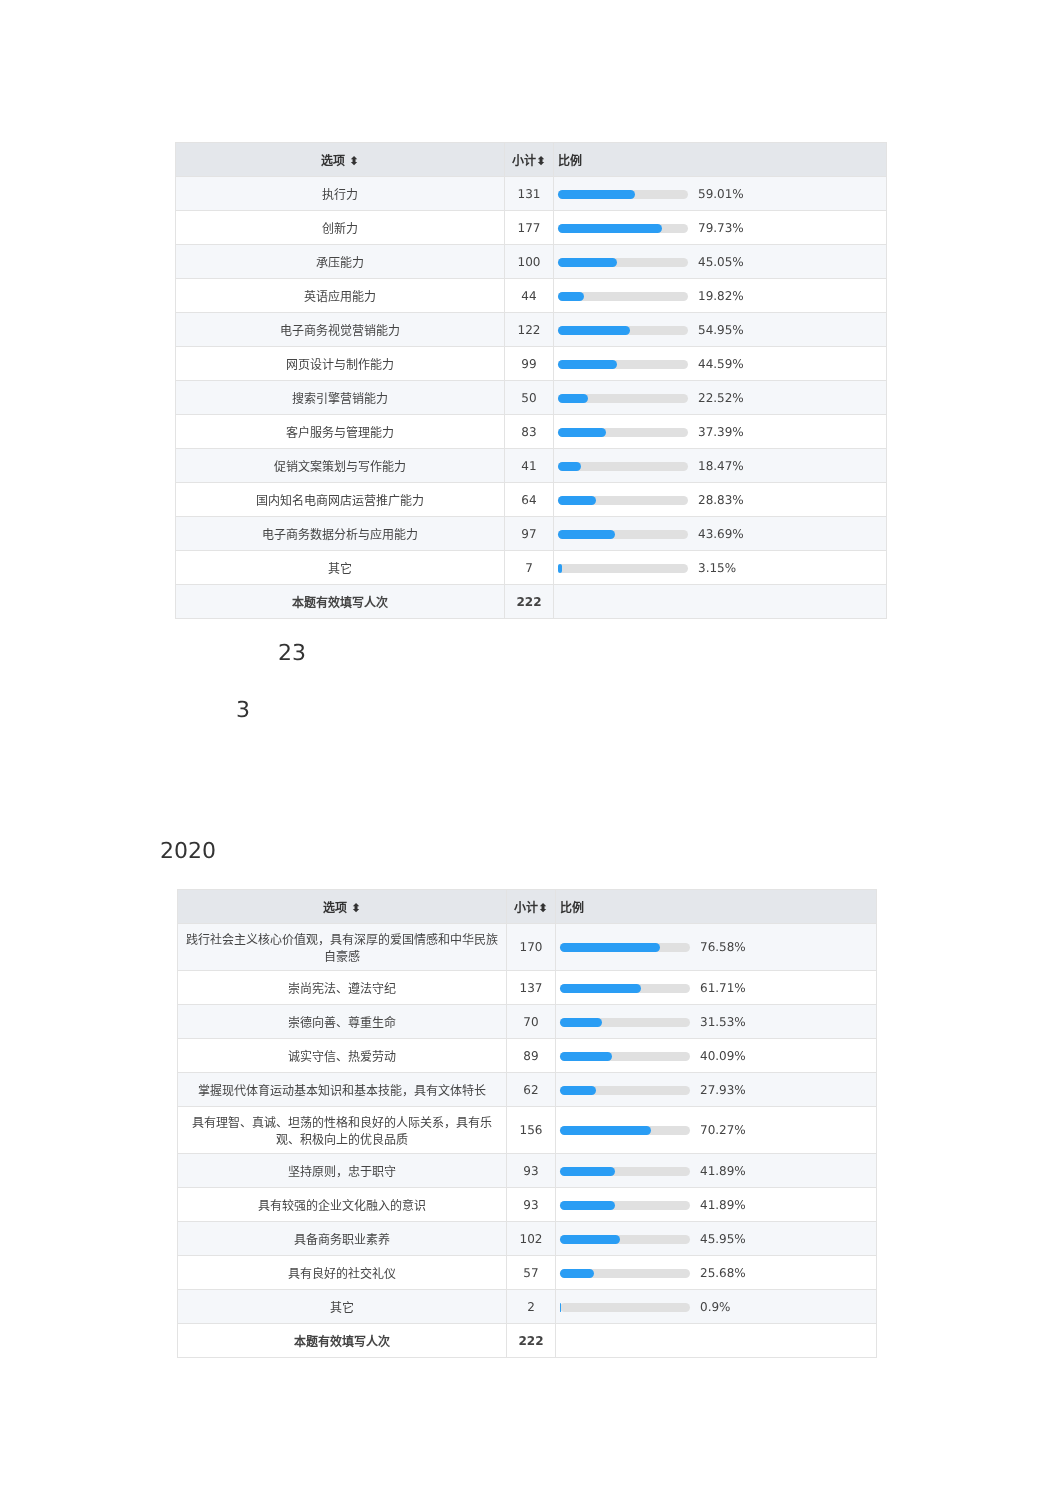| 选项 ⬍ | 小计⬍ | 比例 |
| --- | --- | --- |
| 执行力 | 131 | 59.01% |
| 创新力 | 177 | 79.73% |
| 承压能力 | 100 | 45.05% |
| 英语应用能力 | 44 | 19.82% |
| 电子商务视觉营销能力 | 122 | 54.95% |
| 网页设计与制作能力 | 99 | 44.59% |
| 搜索引擎营销能力 | 50 | 22.52% |
| 客户服务与管理能力 | 83 | 37.39% |
| 促销文案策划与写作能力 | 41 | 18.47% |
| 国内知名电商网店运营推广能力 | 64 | 28.83% |
| 电子商务数据分析与应用能力 | 97 | 43.69% |
| 其它 | 7 | 3.15% |
| 本题有效填写人次 | 222 | |
23
3
2020
| 选项 ⬍ | 小计⬍ | 比例 |
| --- | --- | --- |
| 践行社会主义核心价值观，具有深厚的爱国情感和中华民族自豪感 | 170 | 76.58% |
| 崇尚宪法、遵法守纪 | 137 | 61.71% |
| 崇德向善、尊重生命 | 70 | 31.53% |
| 诚实守信、热爱劳动 | 89 | 40.09% |
| 掌握现代体育运动基本知识和基本技能，具有文体特长 | 62 | 27.93% |
| 具有理智、真诚、坦荡的性格和良好的人际关系，具有乐观、积极向上的优良品质 | 156 | 70.27% |
| 坚持原则，忠于职守 | 93 | 41.89% |
| 具有较强的企业文化融入的意识 | 93 | 41.89% |
| 具备商务职业素养 | 102 | 45.95% |
| 具有良好的社交礼仪 | 57 | 25.68% |
| 其它 | 2 | 0.9% |
| 本题有效填写人次 | 222 | |